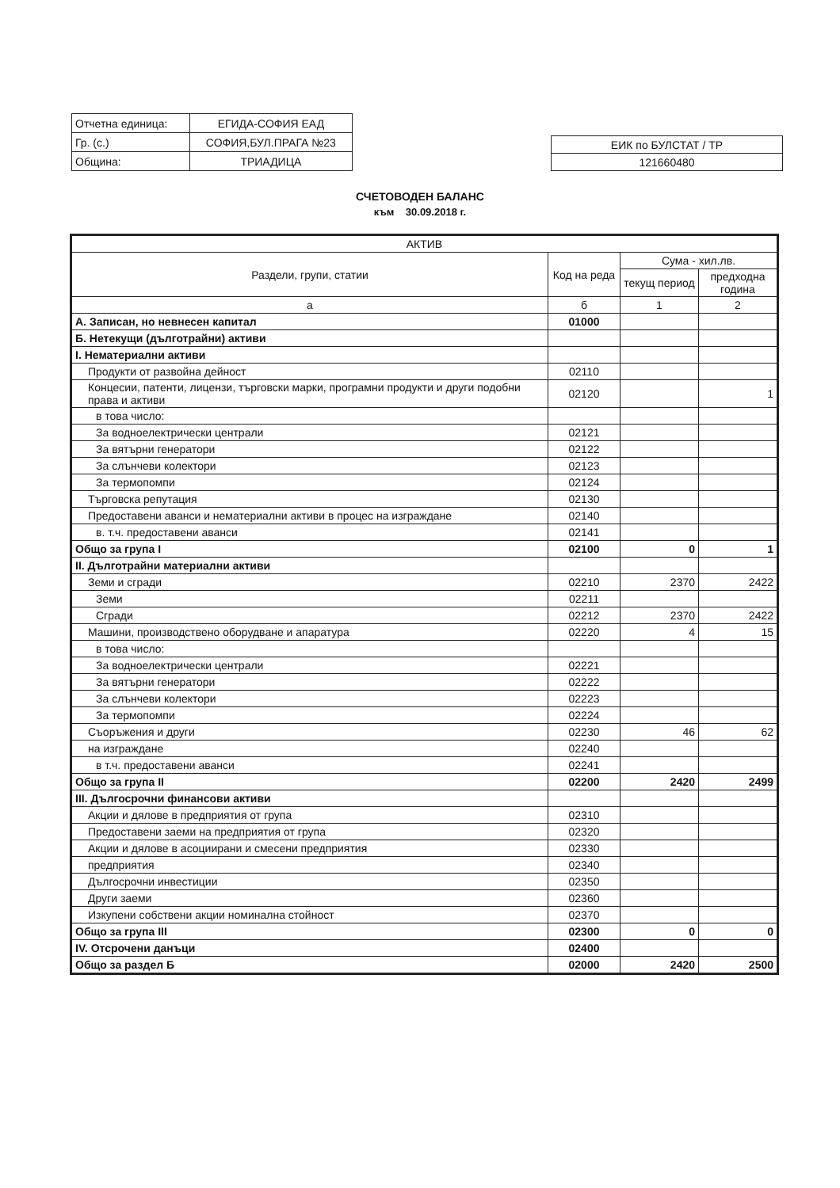| Отчетна единица: | ЕГИДА-СОФИЯ ЕАД |
| Гр. (с.) | СОФИЯ,БУЛ.ПРАГА №23 |
| Община: | ТРИАДИЦА |
| ЕИК по БУЛСТАТ / ТР |
| 121660480 |
СЧЕТОВОДЕН БАЛАНС
към 30.09.2018 г.
| АКТИВ | | | |
| --- | --- | --- | --- |
| Раздели, групи, статии | Код на реда | Сума - хил.лв. | |
| | | текущ период | предходна година |
| а | б | 1 | 2 |
| А. Записан, но невнесен капитал | 01000 | | |
| Б. Нетекущи (дълготрайни) активи | | | |
| I. Нематериални активи | | | |
| Продукти от развойна дейност | 02110 | | |
| Концесии, патенти, лицензи, търговски марки, програмни продукти и други подобни права и активи | 02120 | | 1 |
| в това число: | | | |
| За водноелектрически централи | 02121 | | |
| За вятърни генератори | 02122 | | |
| За слънчеви колектори | 02123 | | |
| За термопомпи | 02124 | | |
| Търговска репутация | 02130 | | |
| Предоставени аванси и нематериални активи в процес на изграждане | 02140 | | |
| в. т.ч. предоставени аванси | 02141 | | |
| Общо за група I | 02100 | 0 | 1 |
| II. Дълготрайни материални активи | | | |
| Земи и сгради | 02210 | 2370 | 2422 |
| Земи | 02211 | | |
| Сгради | 02212 | 2370 | 2422 |
| Машини, производствено оборудване и апаратура | 02220 | 4 | 15 |
| в това число: | | | |
| За водноелектрически централи | 02221 | | |
| За вятърни генератори | 02222 | | |
| За слънчеви колектори | 02223 | | |
| За термопомпи | 02224 | | |
| Съоръжения и други | 02230 | 46 | 62 |
| на изграждане | 02240 | | |
| в т.ч. предоставени аванси | 02241 | | |
| Общо за група II | 02200 | 2420 | 2499 |
| III. Дългосрочни финансови активи | | | |
| Акции и дялове в предприятия от група | 02310 | | |
| Предоставени заеми на предприятия от група | 02320 | | |
| Акции и дялове в асоциирани и смесени предприятия | 02330 | | |
| предприятия | 02340 | | |
| Дългосрочни инвестиции | 02350 | | |
| Други заеми | 02360 | | |
| Изкупени собствени акции номинална стойност | 02370 | | |
| Общо за група III | 02300 | 0 | 0 |
| IV. Отсрочени данъци | 02400 | | |
| Общо за раздел Б | 02000 | 2420 | 2500 |